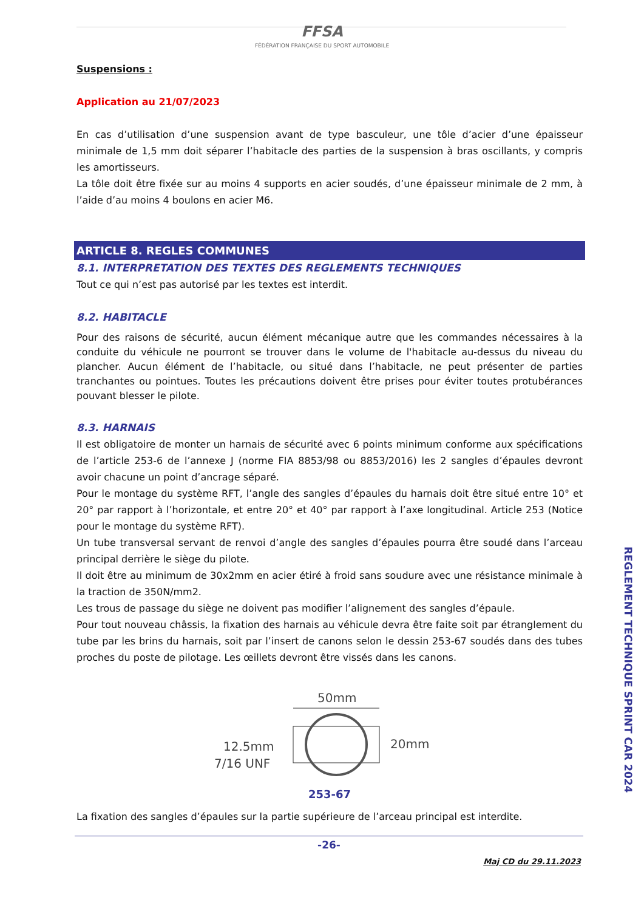FFSA
FÉDÉRATION FRANÇAISE DU SPORT AUTOMOBILE
Suspensions :
Application au 21/07/2023
En cas d’utilisation d’une suspension avant de type basculeur, une tôle d’acier d’une épaisseur minimale de 1,5 mm doit séparer l’habitacle des parties de la suspension à bras oscillants, y compris les amortisseurs.
La tôle doit être fixée sur au moins 4 supports en acier soudés, d’une épaisseur minimale de 2 mm, à l’aide d’au moins 4 boulons en acier M6.
ARTICLE 8. REGLES COMMUNES
8.1. INTERPRETATION DES TEXTES DES REGLEMENTS TECHNIQUES
Tout ce qui n’est pas autorisé par les textes est interdit.
8.2. HABITACLE
Pour des raisons de sécurité, aucun élément mécanique autre que les commandes nécessaires à la conduite du véhicule ne pourront se trouver dans le volume de l'habitacle au-dessus du niveau du plancher. Aucun élément de l’habitacle, ou situé dans l’habitacle, ne peut présenter de parties tranchantes ou pointues. Toutes les précautions doivent être prises pour éviter toutes protubérances pouvant blesser le pilote.
8.3. HARNAIS
Il est obligatoire de monter un harnais de sécurité avec 6 points minimum conforme aux spécifications de l’article 253-6 de l’annexe J (norme FIA 8853/98 ou 8853/2016) les 2 sangles d’épaules devront avoir chacune un point d’ancrage séparé.
Pour le montage du système RFT, l’angle des sangles d’épaules du harnais doit être situé entre 10° et 20° par rapport à l’horizontale, et entre 20° et 40° par rapport à l’axe longitudinal. Article 253 (Notice pour le montage du système RFT).
Un tube transversal servant de renvoi d’angle des sangles d’épaules pourra être soudé dans l’arceau principal derrière le siège du pilote.
Il doit être au minimum de 30x2mm en acier étiré à froid sans soudure avec une résistance minimale à la traction de 350N/mm2.
Les trous de passage du siège ne doivent pas modifier l’alignement des sangles d’épaule.
Pour tout nouveau châssis, la fixation des harnais au véhicule devra être faite soit par étranglement du tube par les brins du harnais, soit par l’insert de canons selon le dessin 253-67 soudés dans des tubes proches du poste de pilotage. Les œillets devront être vissés dans les canons.
50mm
12.5mm
7/16 UNF
20mm
253-67
La fixation des sangles d’épaules sur la partie supérieure de l’arceau principal est interdite.
REGLEMENT TECHNIQUE SPRINT CAR 2024
-26-
Maj CD du 29.11.2023